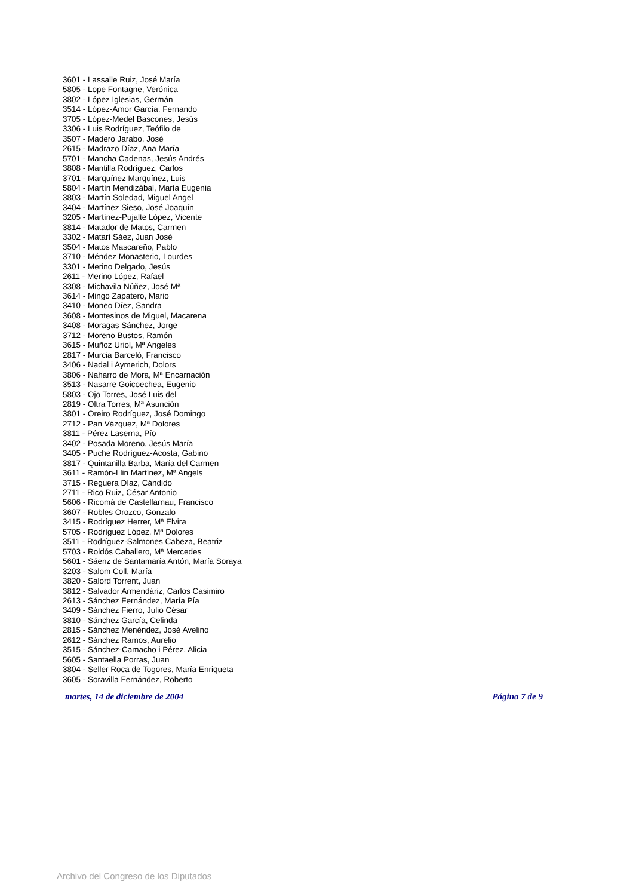3601 - Lassalle Ruiz, José María
5805 - Lope Fontagne, Verónica
3802 - López Iglesias, Germán
3514 - López-Amor García, Fernando
3705 - López-Medel Bascones, Jesús
3306 - Luis Rodríguez, Teófilo de
3507 - Madero Jarabo, José
2615 - Madrazo Díaz, Ana María
5701 - Mancha Cadenas, Jesús Andrés
3808 - Mantilla Rodríguez, Carlos
3701 - Marquínez Marquínez, Luis
5804 - Martín Mendizábal, María Eugenia
3803 - Martín Soledad, Miguel Angel
3404 - Martínez Sieso, José Joaquín
3205 - Martínez-Pujalte López, Vicente
3814 - Matador de Matos, Carmen
3302 - Matarí Sáez, Juan José
3504 - Matos Mascareño, Pablo
3710 - Méndez Monasterio, Lourdes
3301 - Merino Delgado, Jesús
2611 - Merino López, Rafael
3308 - Michavila Núñez, José Mª
3614 - Mingo Zapatero, Mario
3410 - Moneo Díez, Sandra
3608 - Montesinos de Miguel, Macarena
3408 - Moragas Sánchez, Jorge
3712 - Moreno Bustos, Ramón
3615 - Muñoz Uriol, Mª Angeles
2817 - Murcia Barceló, Francisco
3406 - Nadal i Aymerich, Dolors
3806 - Naharro de Mora, Mª Encarnación
3513 - Nasarre Goicoechea, Eugenio
5803 - Ojo Torres, José Luis del
2819 - Oltra Torres, Mª Asunción
3801 - Oreiro Rodríguez, José Domingo
2712 - Pan Vázquez, Mª Dolores
3811 - Pérez Laserna, Pío
3402 - Posada Moreno, Jesús María
3405 - Puche Rodríguez-Acosta, Gabino
3817 - Quintanilla Barba, María del Carmen
3611 - Ramón-Llin Martínez, Mª Angels
3715 - Reguera Díaz, Cándido
2711 - Rico Ruiz, César Antonio
5606 - Ricomá de Castellarnau, Francisco
3607 - Robles Orozco, Gonzalo
3415 - Rodríguez Herrer, Mª Elvira
5705 - Rodríguez López, Mª Dolores
3511 - Rodríguez-Salmones Cabeza, Beatriz
5703 - Roldós Caballero, Mª Mercedes
5601 - Sáenz de Santamaría Antón, María Soraya
3203 - Salom Coll, María
3820 - Salord Torrent, Juan
3812 - Salvador Armendáriz, Carlos Casimiro
2613 - Sánchez Fernández, María Pía
3409 - Sánchez Fierro, Julio César
3810 - Sánchez García, Celinda
2815 - Sánchez Menéndez, José Avelino
2612 - Sánchez Ramos, Aurelio
3515 - Sánchez-Camacho i Pérez, Alicia
5605 - Santaella Porras, Juan
3804 - Seller Roca de Togores, María Enriqueta
3605 - Soravilla Fernández, Roberto
martes, 14 de diciembre de 2004 Página 7 de 9
Archivo del Congreso de los Diputados